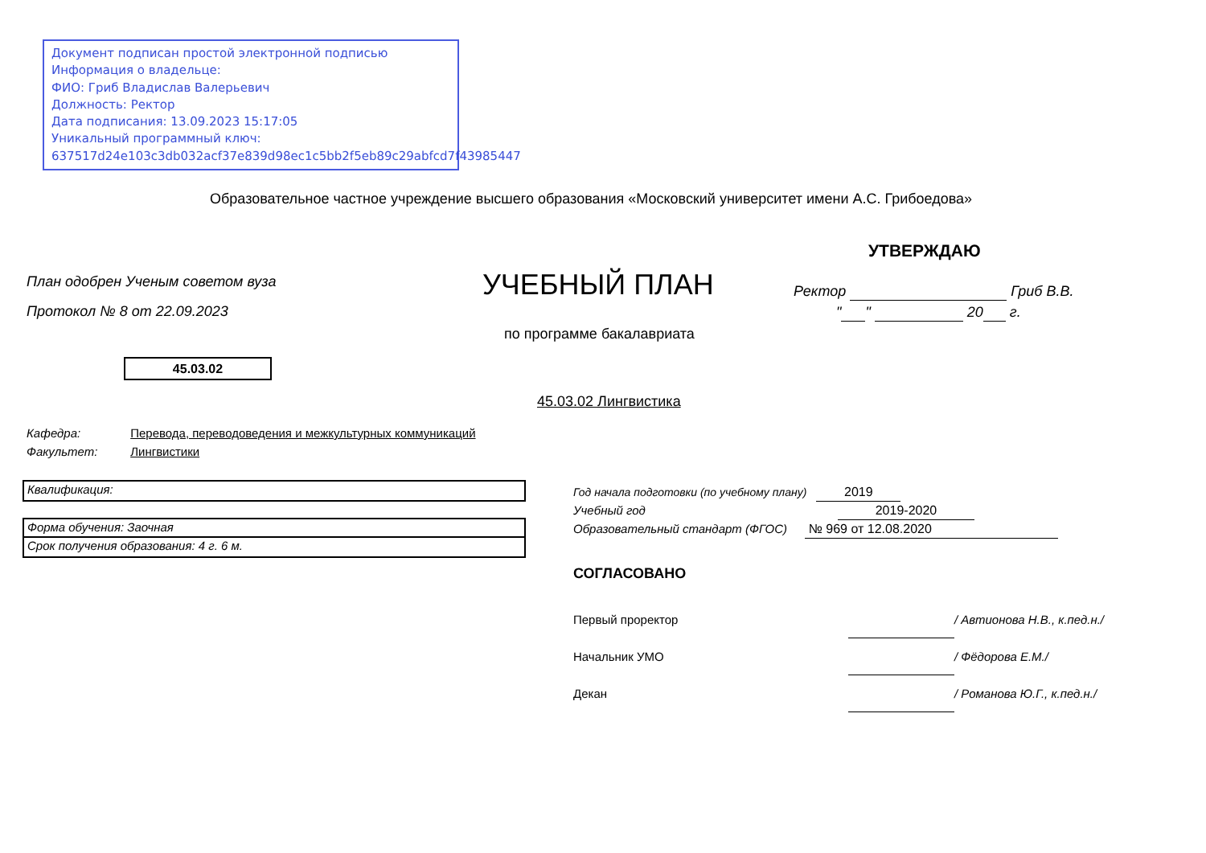Документ подписан простой электронной подписью
Информация о владельце:
ФИО: Гриб Владислав Валерьевич
Должность: Ректор
Дата подписания: 13.09.2023 15:17:05
Уникальный программный ключ:
637517d24e103c3db032acf37e839d98ec1c5bb2f5eb89c29abfcd7f43985447
Образовательное частное учреждение высшего образования «Московский университет имени А.С. Грибоедова»
УТВЕРЖДАЮ
План одобрен Ученым советом вуза
УЧЕБНЫЙ ПЛАН Ректор Гриб В.В.
" " 20 г.
Протокол № 8 от 22.09.2023
по программе бакалавриата
45.03.02
45.03.02 Лингвистика
Кафедра: Перевода, переводоведения и межкультурных коммуникаций
Факультет: Лингвистики
Квалификация:
Форма обучения: Заочная
Срок получения образования: 4 г. 6 м.
Год начала подготовки (по учебному плану) 2019
Учебный год 2019-2020
Образовательный стандарт (ФГОС) № 969 от 12.08.2020
СОГЛАСОВАНО
Первый проректор / Автионова Н.В., к.пед.н./
Начальник УМО / Фёдорова Е.М./
Декан / Романова Ю.Г., к.пед.н./